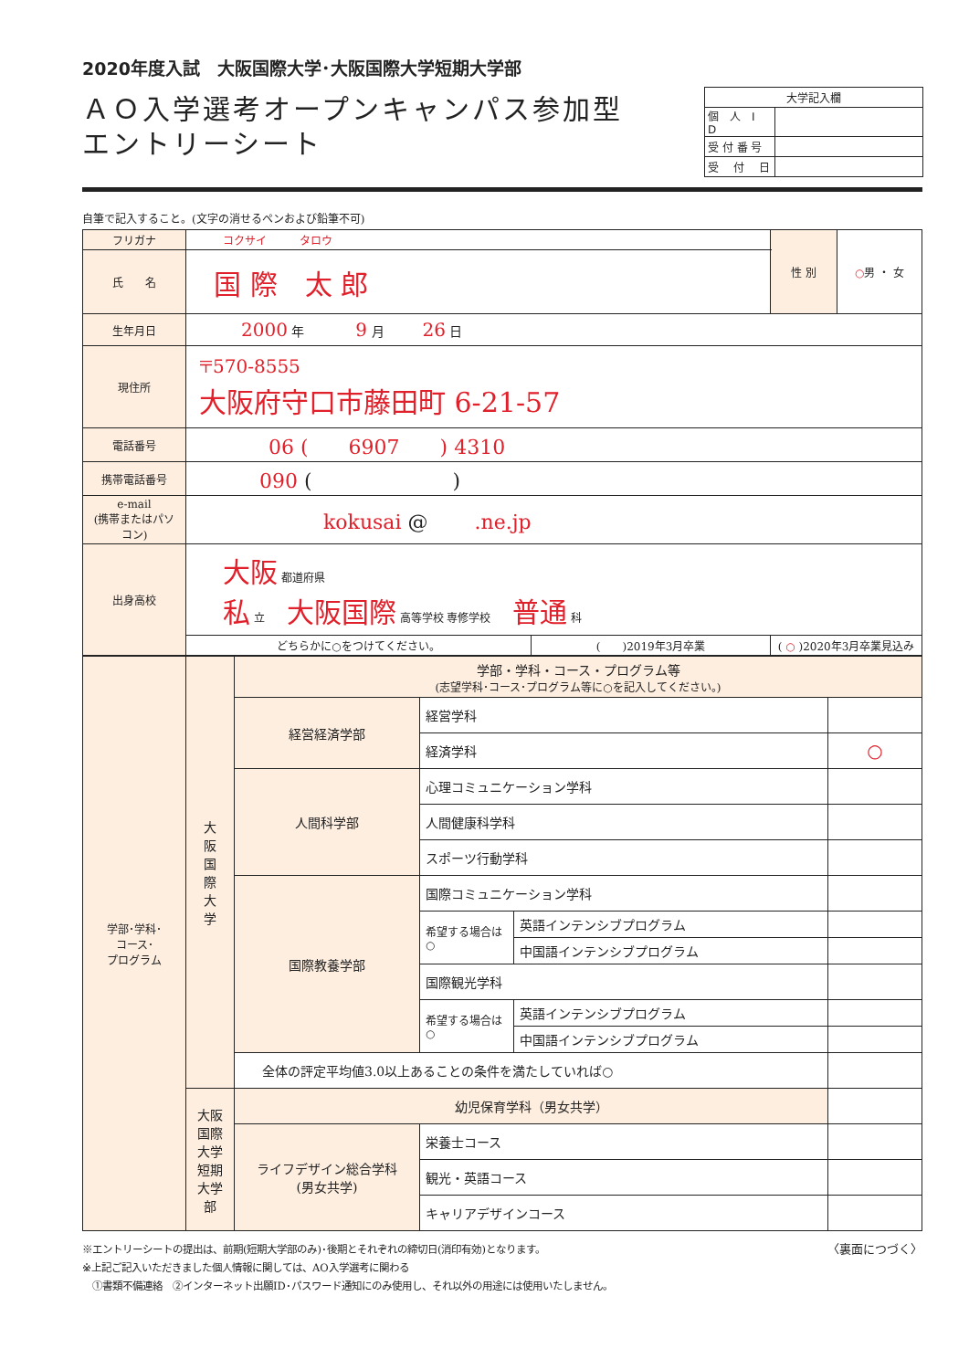2020年度入試　大阪国際大学･大阪国際大学短期大学部
ＡＯ入学選考オープンキャンパス参加型
エントリーシート
| 大学記入欄 | |
| 個 人 I D | |
| 受 付 番 号 | |
| 受 付 日 | |
自筆で記入すること。(文字の消せるペンおよび鉛筆不可)
| フリガナ | コクサイ タロウ | | 性 別 | ○ 男 ・ 女 |
| 氏 名 | 国 際 太 郎 | | | |
| 生年月日 | 2000 年 9 月 26 日 | | | |
| 現住所 | 〒570-8555 大阪府守口市藤田町 6-21-57 | | | |
| 電話番号 | 06 ( 6907 ) 4310 | | | |
| 携帯電話番号 | 090 ( ) | | | |
| e-mail (携帯またはパソコン) | kokusai @ .ne.jp | | | |
| 出身高校 | 大阪 都道府県 私 立 大阪国際 高等学校 専修学校 普通 科 | | | |
| | どちらかに○をつけてください。 | ( )2019年3月卒業 | ( ○ )2020年3月卒業見込み | |
| 学部･学科･ コース･ プログラム | 大 阪 国 際 大 学 | 学部・学科・コース・プログラム等 (志望学科･コース･プログラム等に○を記入してください。) | | | |
| | | 経営経済学部 | 経営学科 | | |
| | | | 経済学科 | | ○ |
| | | 人間科学部 | 心理コミュニケーション学科 | | |
| | | | 人間健康科学科 | | |
| | | | スポーツ行動学科 | | |
| | | 国際教養学部 | 国際コミュニケーション学科 | | |
| | | | 希望する場合は○ | 英語インテンシブプログラム | |
| | | | | 中国語インテンシブプログラム | |
| | | | 国際観光学科 | | |
| | | | 希望する場合は○ | 英語インテンシブプログラム | |
| | | | | 中国語インテンシブプログラム | |
| | | 全体の評定平均値3.0以上あることの条件を満たしていれば○ | | | |
| | 大阪国際大学 短期大学部 | 幼児保育学科（男女共学） | | | |
| | | ライフデザイン総合学科 (男女共学) | 栄養士コース | | |
| | | | 観光・英語コース | | |
| | | | キャリアデザインコース | | |
〈裏面につづく〉
※エントリーシートの提出は、前期(短期大学部のみ)･後期とそれぞれの締切日(消印有効)となります。
※上記ご記入いただきました個人情報に関しては、AO入学選考に関わる
　①書類不備連絡　②インターネット出願ID･パスワード通知にのみ使用し、それ以外の用途には使用いたしません。